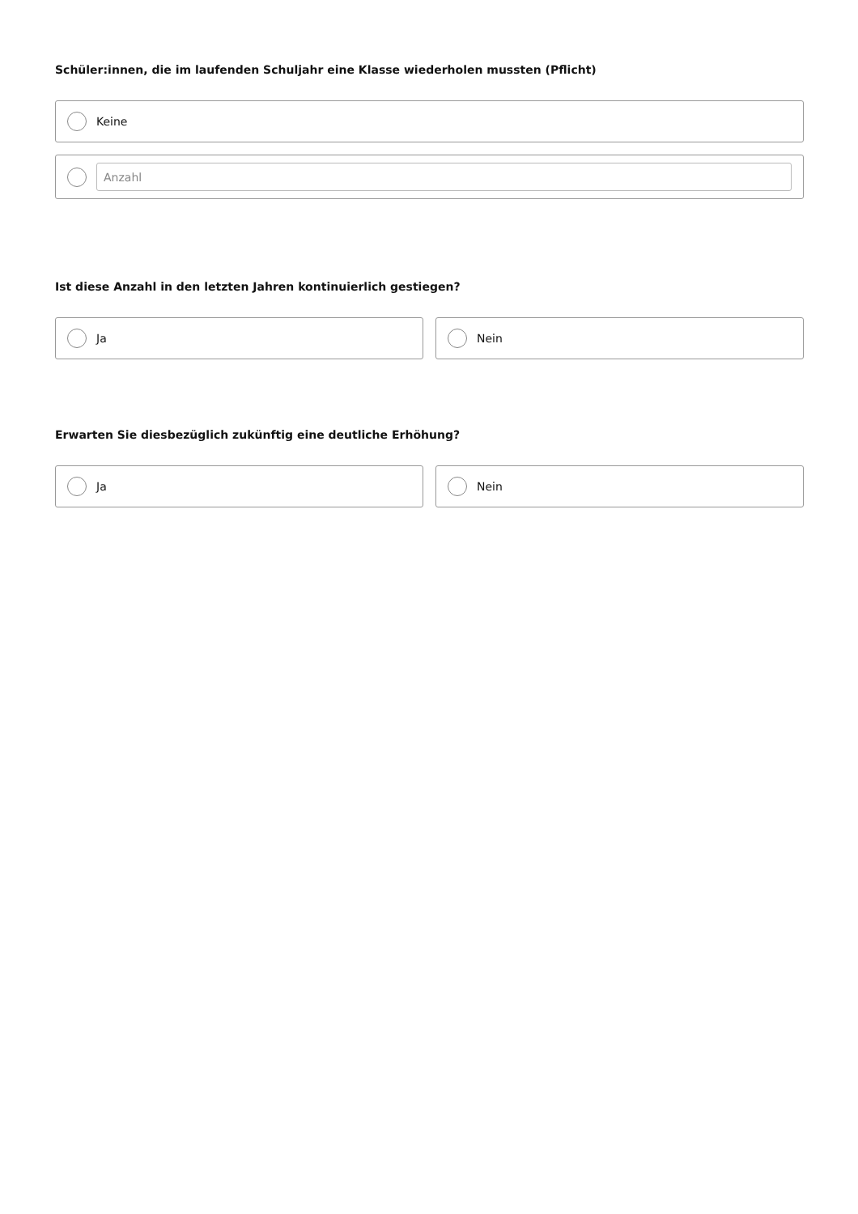Schüler:innen, die im laufenden Schuljahr eine Klasse wiederholen mussten (Pflicht)
Keine
Anzahl
Ist diese Anzahl in den letzten Jahren kontinuierlich gestiegen?
Ja Nein
Erwarten Sie diesbezüglich zukünftig eine deutliche Erhöhung?
Ja Nein